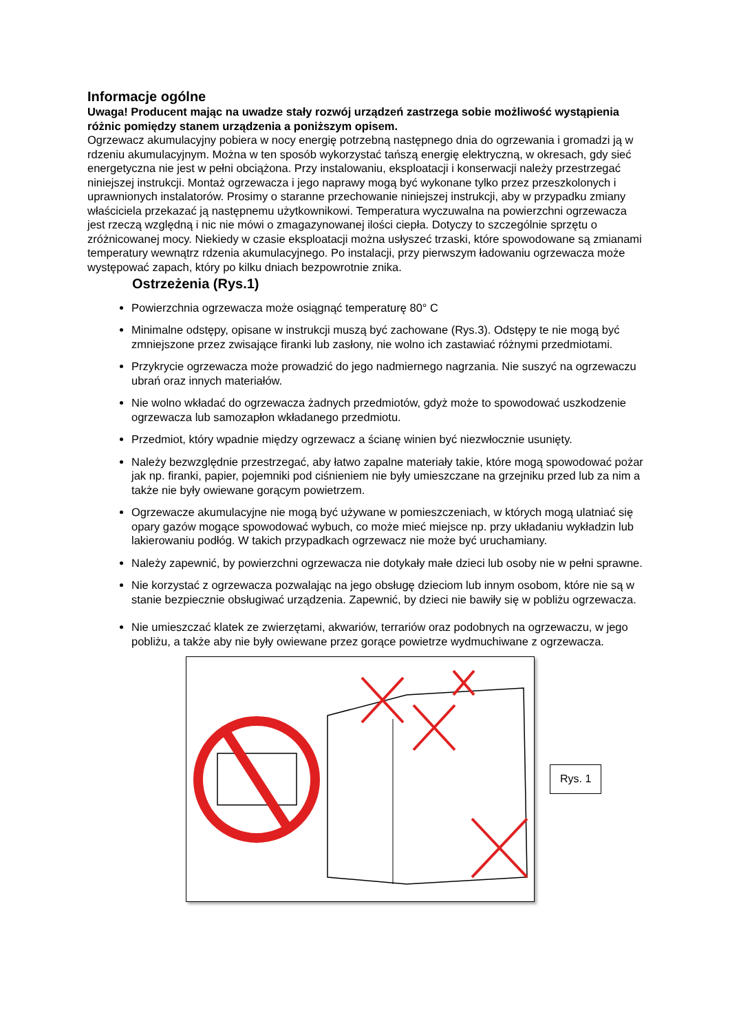Informacje ogólne
Uwaga! Producent mając na uwadze stały rozwój urządzeń zastrzega sobie możliwość wystąpienia różnic pomiędzy stanem urządzenia a poniższym opisem.
Ogrzewacz akumulacyjny pobiera w nocy energię potrzebną następnego dnia do ogrzewania i gromadzi ją w rdzeniu akumulacyjnym. Można w ten sposób wykorzystać tańszą energię elektryczną, w okresach, gdy sieć energetyczna nie jest w pełni obciążona. Przy instalowaniu, eksploatacji i konserwacji należy przestrzegać niniejszej instrukcji. Montaż ogrzewacza i jego naprawy mogą być wykonane tylko przez przeszkolonych i uprawnionych instalatorów. Prosimy o staranne przechowanie niniejszej instrukcji, aby w przypadku zmiany właściciela przekazać ją następnemu użytkownikowi. Temperatura wyczuwalna na powierzchni ogrzewacza jest rzeczą względną i nic nie mówi o zmagazynowanej ilości ciepła. Dotyczy to szczególnie sprzętu o zróżnicowanej mocy. Niekiedy w czasie eksploatacji można usłyszeć trzaski, które spowodowane są zmianami temperatury wewnątrz rdzenia akumulacyjnego. Po instalacji, przy pierwszym ładowaniu ogrzewacza może występować zapach, który po kilku dniach bezpowrotnie znika.
Ostrzeżenia (Rys.1)
Powierzchnia ogrzewacza może osiągnąć temperaturę 80° C
Minimalne odstępy, opisane w instrukcji muszą być zachowane (Rys.3). Odstępy te nie mogą być zmniejszone przez zwisające firanki lub zasłony, nie wolno ich zastawiać różnymi przedmiotami.
Przykrycie ogrzewacza może prowadzić do jego nadmiernego nagrzania. Nie suszyć na ogrzewaczu ubrań oraz innych materiałów.
Nie wolno wkładać do ogrzewacza żadnych przedmiotów, gdyż może to spowodować uszkodzenie ogrzewacza lub samozapłon wkładanego przedmiotu.
Przedmiot, który wpadnie między ogrzewacz a ścianę winien być niezwłocznie usunięty.
Należy bezwzględnie przestrzegać, aby łatwo zapalne materiały takie, które mogą spowodować pożar jak np. firanki, papier, pojemniki pod ciśnieniem nie były umieszczane na grzejniku przed lub za nim a także nie były owiewane gorącym powietrzem.
Ogrzewacze akumulacyjne nie mogą być używane w pomieszczeniach, w których mogą ulatniać się opary gazów mogące spowodować wybuch, co może mieć miejsce np. przy układaniu wykładzin lub lakierowaniu podłóg. W takich przypadkach ogrzewacz nie może być uruchamiany.
Należy zapewnić, by powierzchni ogrzewacza nie dotykały małe dzieci lub osoby nie w pełni sprawne.
Nie korzystać z ogrzewacza pozwalając na jego obsługę dzieciom lub innym osobom, które nie są w stanie bezpiecznie obsługiwać urządzenia. Zapewnić, by dzieci nie bawiły się w pobliżu ogrzewacza.
Nie umieszczać klatek ze zwierzętami, akwariów, terrariów oraz podobnych na ogrzewaczu, w jego pobliżu, a także aby nie były owiewane przez gorące powietrze wydmuchiwane z ogrzewacza.
Rys. 1